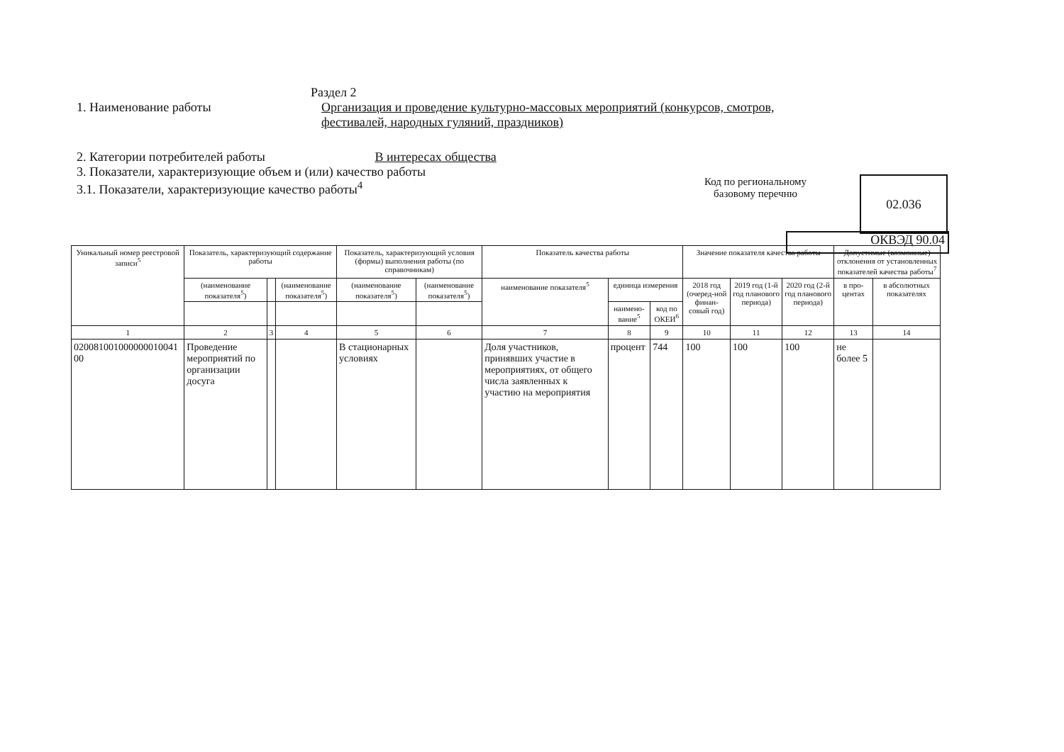Раздел 2
1. Наименование работы Организация и проведение культурно-массовых мероприятий (конкурсов, смотров, фестивалей, народных гуляний, праздников)
2. Категории потребителей работы В интересах общества
3. Показатели, характеризующие объем и (или) качество работы
3.1. Показатели, характеризующие качество работы<sup>4</sup>
Код по региональному базовому перечню
02.036
ОКВЭД 90.04
| Уникальный номер реестровой записи<sup>5</sup> | Показатель, характеризующий содержание работы | | | Показатель, характеризующий условия (формы) выполнения работы (по справочникам) | | Показатель качества работы | | | Значение показателя качества работы | | | Допустимые (возможные) отклонения от установленных показателей качества работы<sup>7</sup> | |
| --- | --- | --- | --- | --- | --- | --- | --- | --- | --- | --- | --- | --- | --- |
| | (наименование показателя<sup>5</sup>) | | (наименование показателя<sup>5</sup>) | (наименование показателя<sup>5</sup>) | (наименование показателя<sup>5</sup>) | наименование показателя<sup>5</sup> | единица измерения | | 2018 год (очеред-ной финан-совый год) | 2019 год (1-й год планового периода) | 2020 год (2-й год планового периода) | в про-центах | в абсолютных показателях |
| | | | | | | | наимено-вание<sup>5</sup> | код по ОКЕИ<sup>6</sup> | | | | | |
| 1 | 2 | 3 | 4 | 5 | 6 | 7 | 8 | 9 | 10 | 11 | 12 | 13 | 14 |
| 020081001000000010041 00 | Проведение мероприятий по организации досуга | | | В стационарных условиях | | Доля участников, принявших участие в мероприятиях, от общего числа заявленных к участию на мероприятия | процент | 744 | 100 | 100 | 100 | не более 5 | |